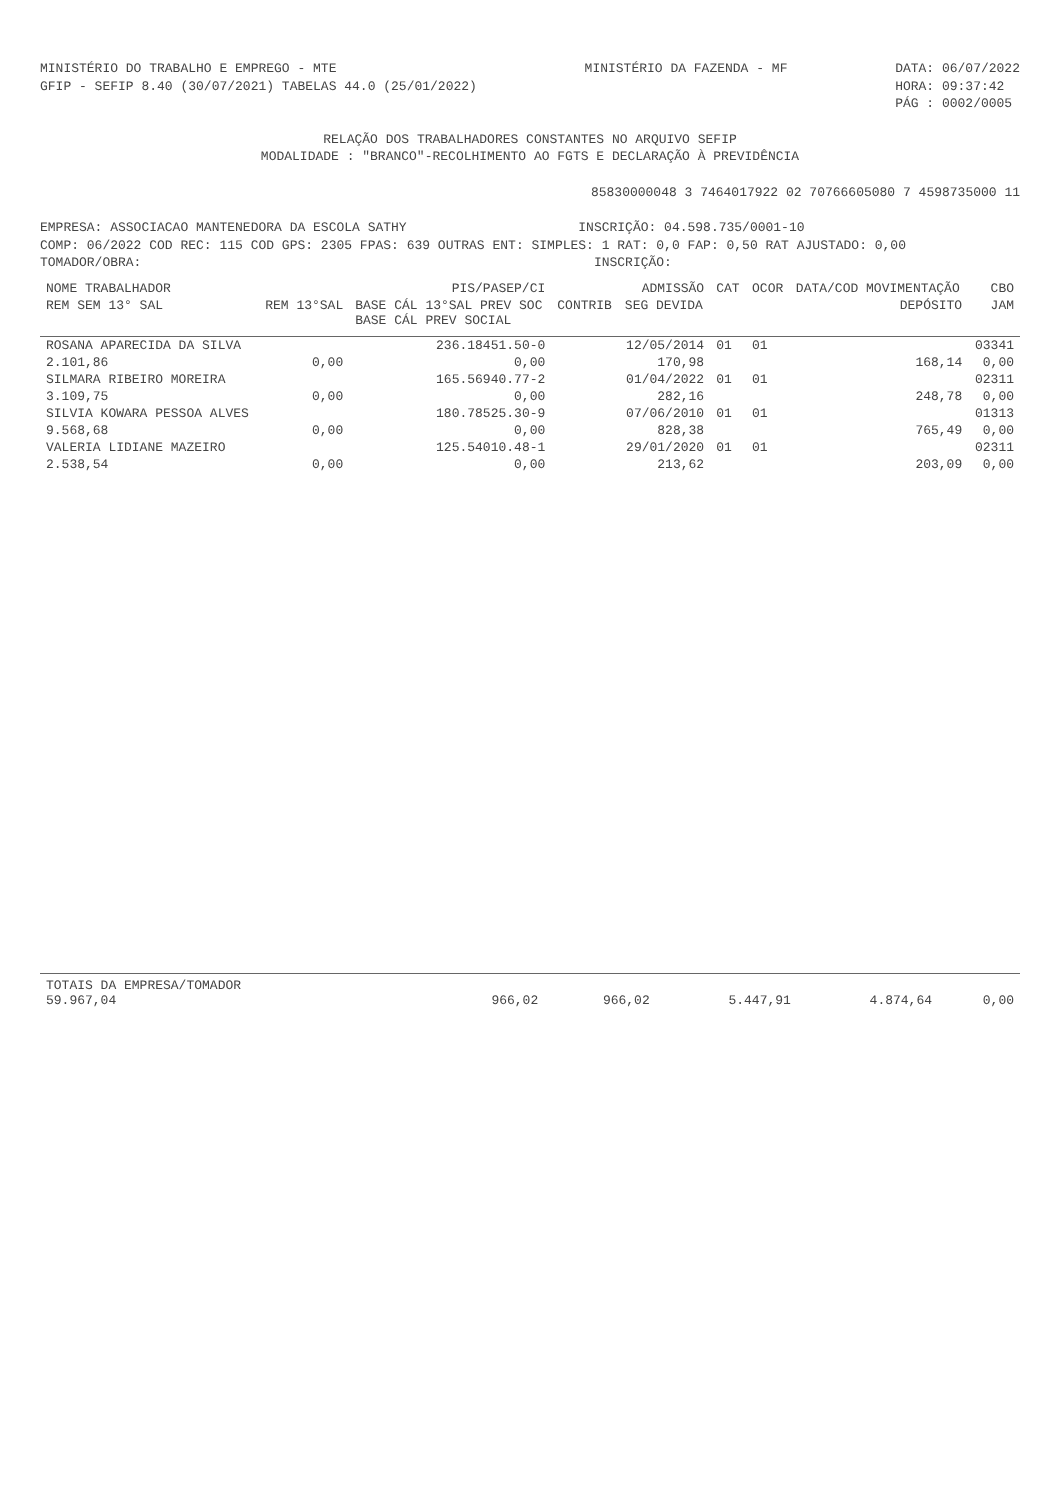MINISTÉRIO DO TRABALHO E EMPREGO - MTE
GFIP - SEFIP 8.40 (30/07/2021) TABELAS 44.0 (25/01/2022)
MINISTÉRIO DA FAZENDA - MF DATA: 06/07/2022
HORA: 09:37:42
PÁG : 0002/0005
RELAÇÃO DOS TRABALHADORES CONSTANTES NO ARQUIVO SEFIP
MODALIDADE : "BRANCO"-RECOLHIMENTO AO FGTS E DECLARAÇÃO À PREVIDÊNCIA
85830000048 3 7464017922 02 70766605080 7 4598735000 11
EMPRESA: ASSOCIACAO MANTENEDORA DA ESCOLA SATHY INSCRIÇÃO: 04.598.735/0001-10
COMP: 06/2022 COD REC: 115 COD GPS: 2305 FPAS: 639 OUTRAS ENT: SIMPLES: 1 RAT: 0,0 FAP: 0,50 RAT AJUSTADO: 0,00
TOMADOR/OBRA: INSCRIÇÃO:
| NOME TRABALHADOR | | PIS/PASEP/CI | | ADMISSÃO | CAT | OCOR | DATA/COD MOVIMENTAÇÃO | CBO |
| --- | --- | --- | --- | --- | --- | --- | --- | --- |
| REM SEM 13° SAL | REM 13°SAL | BASE CÁL 13°SAL PREV SOC BASE CÁL PREV SOCIAL | CONTRIB | SEG DEVIDA | | | DEPÓSITO | JAM |
| ROSANA APARECIDA DA SILVA | | 236.18451.50-0 | | 12/05/2014 | 01 | 01 | | 03341 |
| 2.101,86 | 0,00 | 0,00 | | 170,98 | | | 168,14 | 0,00 |
| SILMARA RIBEIRO MOREIRA | | 165.56940.77-2 | | 01/04/2022 | 01 | 01 | | 02311 |
| 3.109,75 | 0,00 | 0,00 | | 282,16 | | | 248,78 | 0,00 |
| SILVIA KOWARA PESSOA ALVES | | 180.78525.30-9 | | 07/06/2010 | 01 | 01 | | 01313 |
| 9.568,68 | 0,00 | 0,00 | | 828,38 | | | 765,49 | 0,00 |
| VALERIA LIDIANE MAZEIRO | | 125.54010.48-1 | | 29/01/2020 | 01 | 01 | | 02311 |
| 2.538,54 | 0,00 | 0,00 | | 213,62 | | | 203,09 | 0,00 |
| TOTAIS DA EMPRESA/TOMADOR 59.967,04 | 966,02 | 966,02 | 5.447,91 | 4.874,64 | 0,00 |